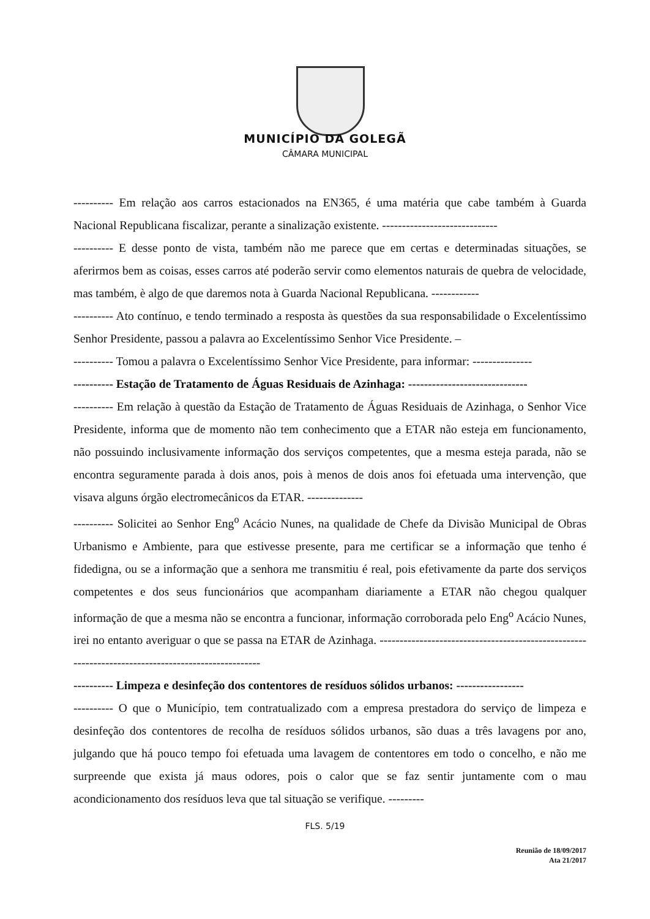MUNICÍPIO DA GOLEGÃ
CÂMARA MUNICIPAL
---------- Em relação aos carros estacionados na EN365, é uma matéria que cabe também à Guarda Nacional Republicana fiscalizar, perante a sinalização existente. -----------------------------
---------- E desse ponto de vista, também não me parece que em certas e determinadas situações, se aferirmos bem as coisas, esses carros até poderão servir como elementos naturais de quebra de velocidade, mas também, è algo de que daremos nota à Guarda Nacional Republicana. ------------
---------- Ato contínuo, e tendo terminado a resposta às questões da sua responsabilidade o Excelentíssimo Senhor Presidente, passou a palavra ao Excelentíssimo Senhor Vice Presidente. –
---------- Tomou a palavra o Excelentíssimo Senhor Vice Presidente, para informar: ---------------
---------- Estação de Tratamento de Águas Residuais de Azinhaga: ------------------------------
---------- Em relação à questão da Estação de Tratamento de Águas Residuais de Azinhaga, o Senhor Vice Presidente, informa que de momento não tem conhecimento que a ETAR não esteja em funcionamento, não possuindo inclusivamente informação dos serviços competentes, que a mesma esteja parada, não se encontra seguramente parada à dois anos, pois à menos de dois anos foi efetuada uma intervenção, que visava alguns órgão electromecânicos da ETAR. --------------
---------- Solicitei ao Senhor Eng<sup>o</sup> Acácio Nunes, na qualidade de Chefe da Divisão Municipal de Obras Urbanismo e Ambiente, para que estivesse presente, para me certificar se a informação que tenho é fidedigna, ou se a informação que a senhora me transmitiu é real, pois efetivamente da parte dos serviços competentes e dos seus funcionários que acompanham diariamente a ETAR não chegou qualquer informação de que a mesma não se encontra a funcionar, informação corroborada pelo Eng<sup>o</sup> Acácio Nunes, irei no entanto averiguar o que se passa na ETAR de Azinhaga. ---------------------------------------------------------------------------------------------------
---------- Limpeza e desinfeção dos contentores de resíduos sólidos urbanos: -----------------
---------- O que o Município, tem contratualizado com a empresa prestadora do serviço de limpeza e desinfeção dos contentores de recolha de resíduos sólidos urbanos, são duas a três lavagens por ano, julgando que há pouco tempo foi efetuada uma lavagem de contentores em todo o concelho, e não me surpreende que exista já maus odores, pois o calor que se faz sentir juntamente com o mau acondicionamento dos resíduos leva que tal situação se verifique. ---------
FLS. 5/19
Reunião de 18/09/2017
Ata 21/2017